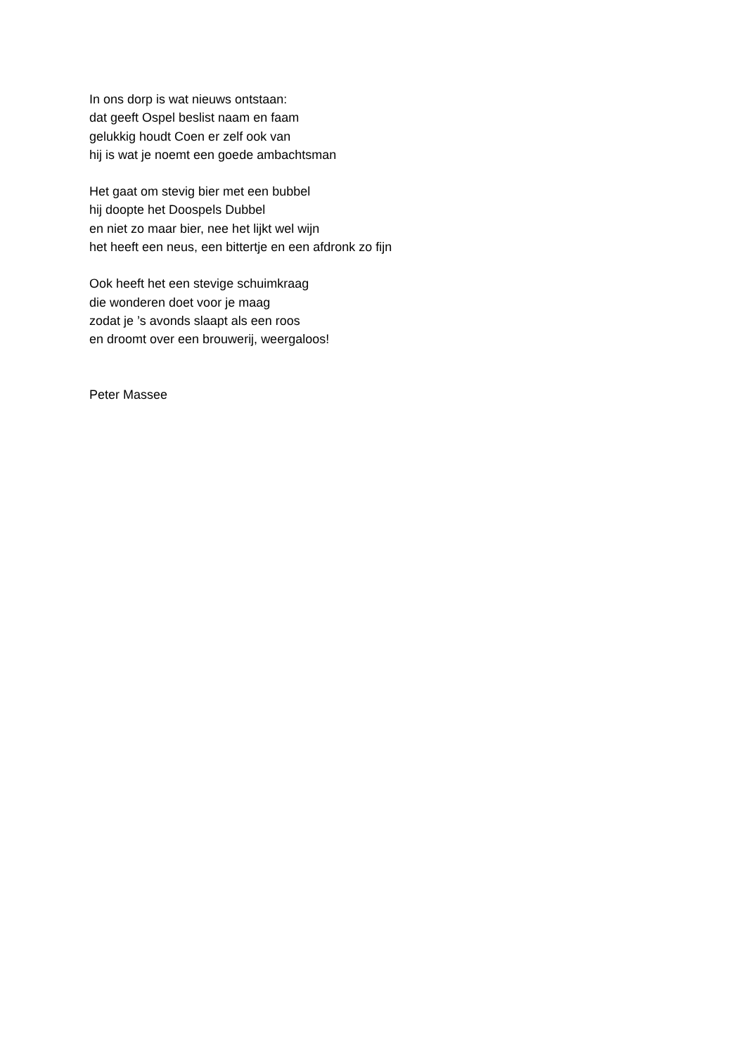In ons dorp is wat nieuws ontstaan:
dat geeft Ospel beslist naam en faam
gelukkig houdt Coen er zelf ook van
hij is wat je noemt een goede ambachtsman
Het gaat om stevig bier met een bubbel
hij doopte het Doospels Dubbel
en niet zo maar bier, nee het lijkt wel wijn
het heeft een neus, een bittertje en een afdronk zo fijn
Ook heeft het een stevige schuimkraag
die wonderen doet voor je maag
zodat je ’s avonds slaapt als een roos
en droomt over een brouwerij, weergaloos!
Peter Massee